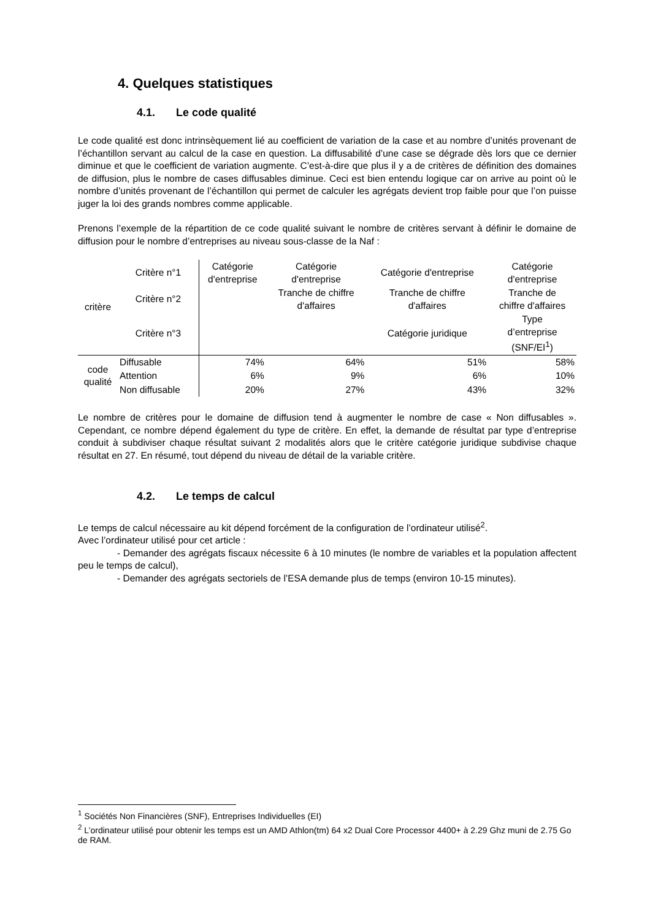4. Quelques statistiques
4.1. Le code qualité
Le code qualité est donc intrinsèquement lié au coefficient de variation de la case et au nombre d’unités provenant de l’échantillon servant au calcul de la case en question. La diffusabilité d’une case se dégrade dès lors que ce dernier diminue et que le coefficient de variation augmente. C’est-à-dire que plus il y a de critères de définition des domaines de diffusion, plus le nombre de cases diffusables diminue. Ceci est bien entendu logique car on arrive au point où le nombre d’unités provenant de l’échantillon qui permet de calculer les agrégats devient trop faible pour que l’on puisse juger la loi des grands nombres comme applicable.
Prenons l’exemple de la répartition de ce code qualité suivant le nombre de critères servant à définir le domaine de diffusion pour le nombre d’entreprises au niveau sous-classe de la Naf :
| critère | Critère n°1 | Catégorie d'entreprise | Catégorie d'entreprise | Catégorie d'entreprise | Catégorie d'entreprise |
| | Critère n°2 | | Tranche de chiffre d'affaires | Tranche de chiffre d'affaires | Tranche de chiffre d'affaires |
| | Critère n°3 | | | Catégorie juridique | Type d’entreprise (SNF/EI<sup>1</sup>) |
| code qualité | Diffusable | 74% | 64% | 51% | 58% |
| | Attention | 6% | 9% | 6% | 10% |
| | Non diffusable | 20% | 27% | 43% | 32% |
Le nombre de critères pour le domaine de diffusion tend à augmenter le nombre de case « Non diffusables ». Cependant, ce nombre dépend également du type de critère. En effet, la demande de résultat par type d’entreprise conduit à subdiviser chaque résultat suivant 2 modalités alors que le critère catégorie juridique subdivise chaque résultat en 27. En résumé, tout dépend du niveau de détail de la variable critère.
4.2. Le temps de calcul
Le temps de calcul nécessaire au kit dépend forcément de la configuration de l’ordinateur utilisé<sup>2</sup>.
Avec l’ordinateur utilisé pour cet article :
- Demander des agrégats fiscaux nécessite 6 à 10 minutes (le nombre de variables et la population affectent peu le temps de calcul),
- Demander des agrégats sectoriels de l’ESA demande plus de temps (environ 10-15 minutes).
<sup>1</sup> Sociétés Non Financières (SNF), Entreprises Individuelles (EI)
<sup>2</sup> L’ordinateur utilisé pour obtenir les temps est un AMD Athlon(tm) 64 x2 Dual Core Processor 4400+ à 2.29 Ghz muni de 2.75 Go de RAM.